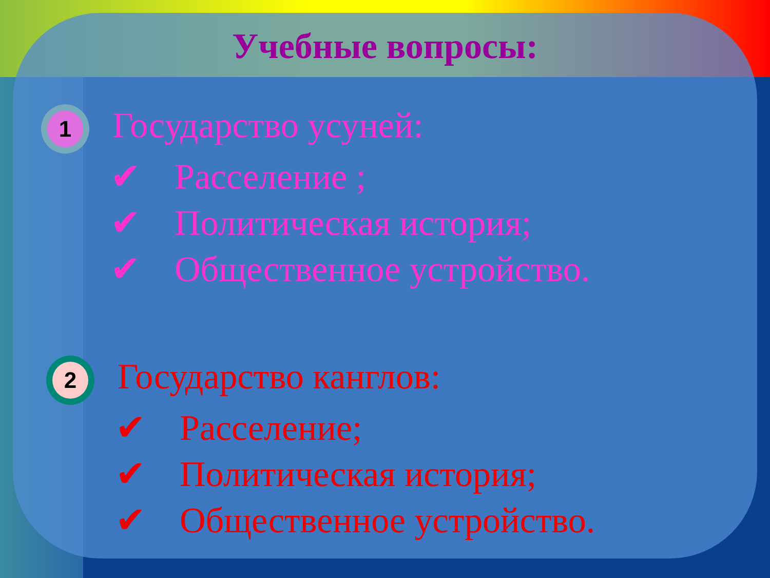Учебные вопросы:
1 Государство усуней:
✔ Расселение ;
✔ Политическая история;
✔ Общественное устройство.
2 Государство канглов:
✔ Расселение;
✔ Политическая история;
✔ Общественное устройство.